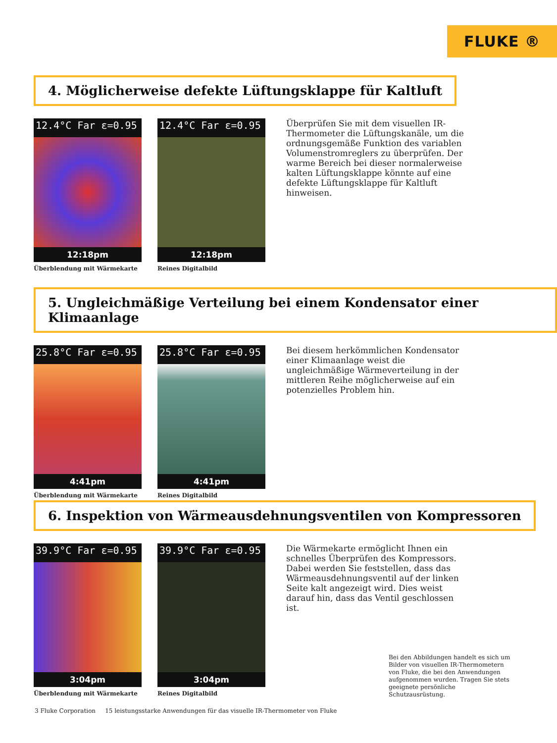FLUKE ®
4. Möglicherweise defekte Lüftungsklappe für Kaltluft
12.4°C Far ε=0.95
12:18pm
Überblendung mit Wärmekarte
12.4°C Far ε=0.95
12:18pm
Reines Digitalbild
Überprüfen Sie mit dem visuellen IR-Thermometer die Lüftungskanäle, um die ordnungsgemäße Funktion des variablen Volumenstromreglers zu überprüfen. Der warme Bereich bei dieser normalerweise kalten Lüftungsklappe könnte auf eine defekte Lüftungsklappe für Kaltluft hinweisen.
5. Ungleichmäßige Verteilung bei einem Kondensator einer Klimaanlage
25.8°C Far ε=0.95
4:41pm
Überblendung mit Wärmekarte
25.8°C Far ε=0.95
4:41pm
Reines Digitalbild
Bei diesem herkömmlichen Kondensator einer Klimaanlage weist die ungleichmäßige Wärmeverteilung in der mittleren Reihe möglicherweise auf ein potenzielles Problem hin.
6. Inspektion von Wärmeausdehnungsventilen von Kompressoren
39.9°C Far ε=0.95
3:04pm
Überblendung mit Wärmekarte
39.9°C Far ε=0.95
3:04pm
Reines Digitalbild
Die Wärmekarte ermöglicht Ihnen ein schnelles Überprüfen des Kompressors. Dabei werden Sie feststellen, dass das Wärmeausdehnungsventil auf der linken Seite kalt angezeigt wird. Dies weist darauf hin, dass das Ventil geschlossen ist.
Bei den Abbildungen handelt es sich um Bilder von visuellen IR-Thermometern von Fluke, die bei den Anwendungen aufgenommen wurden. Tragen Sie stets geeignete persönliche Schutzausrüstung.
3 Fluke Corporation 15 leistungsstarke Anwendungen für das visuelle IR-Thermometer von Fluke